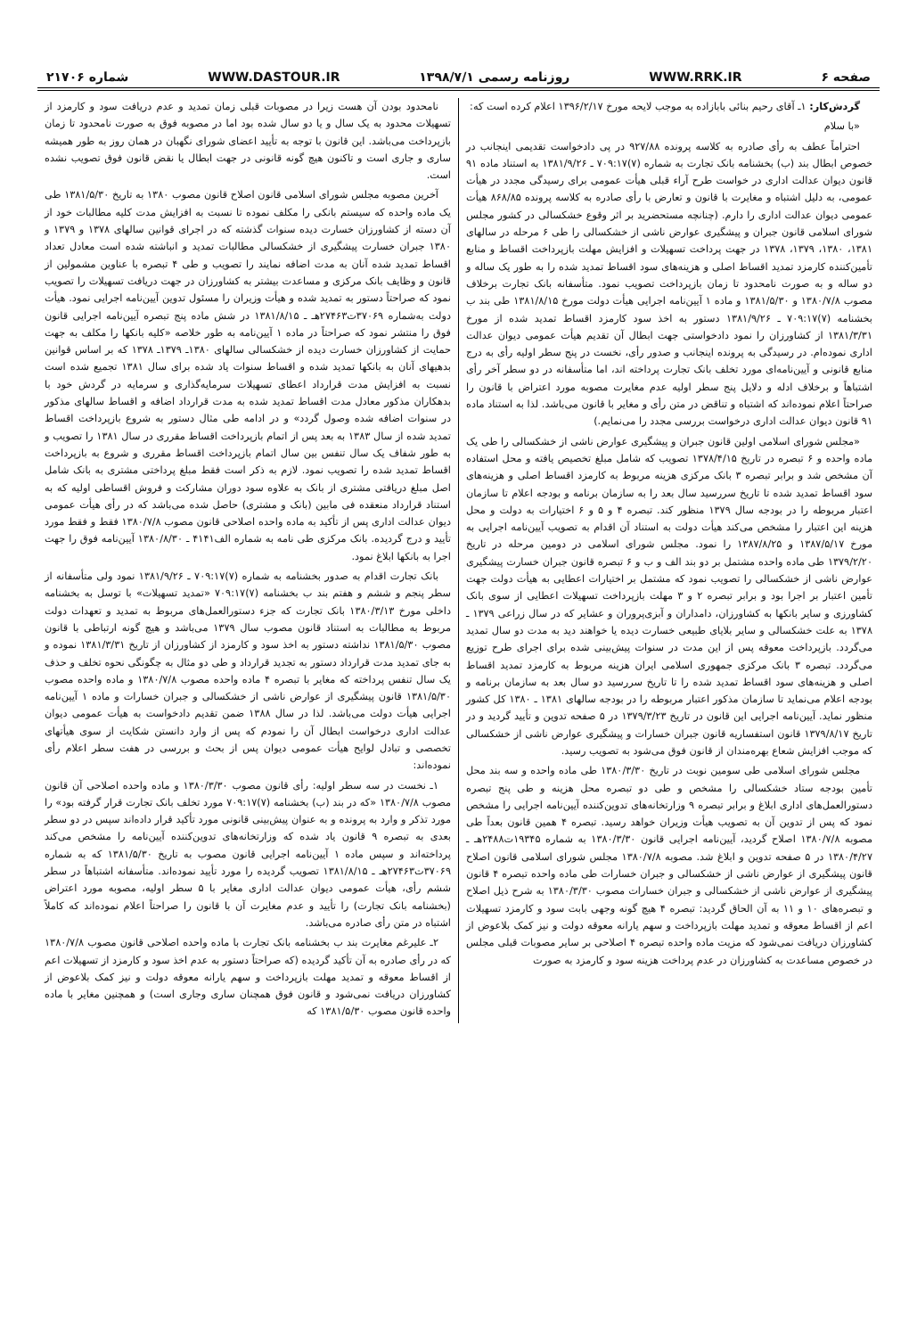صفحه ۶ WWW.RRK.IR روزنامه رسمی ۱۳۹۸/۷/۱ WWW.DASTOUR.IR شماره ۲۱۷۰۶
گردش‌کار: ۱ـ آقای رحیم بنائی بابازاده به موجب لایحه مورخ ۱۳۹۶/۲/۱۷ اعلام کرده است که:
«با سلام
احتراماً عطف به رأی صادره به کلاسه پرونده ۹۲۷/۸۸ در پی دادخواست تقدیمی اینجانب در خصوص ابطال بند (ب) بخشنامه بانک تجارت به شماره (۷)۷۰۹:۱۷ ـ ۱۳۸۱/۹/۲۶ به استناد ماده ۹۱ قانون دیوان عدالت اداری در خواست طرح آراء قبلی هیأت عمومی برای رسیدگی مجدد در هیأت عمومی، به دلیل اشتباه و مغایرت با قانون و تعارض با رأی صادره به کلاسه پرونده ۸۶۸/۸۵ هیأت عمومی دیوان عدالت اداری را دارم. (چنانچه مستحضرید بر اثر وقوع خشکسالی در کشور مجلس شورای اسلامی قانون جبران و پیشگیری عوارض ناشی از خشکسالی را طی ۶ مرحله در سالهای ۱۳۸۱، ۱۳۸۰، ۱۳۷۹، ۱۳۷۸ در جهت پرداخت تسهیلات و افزایش مهلت بازپرداخت اقساط و منابع تأمین‌کننده کارمزد تمدید اقساط اصلی و هزینه‌های سود اقساط تمدید شده را به طور یک ساله و دو ساله و به صورت نامحدود تا زمان بازپرداخت تصویب نمود. متأسفانه بانک تجارت برخلاف مصوب ۱۳۸۰/۷/۸ و ۱۳۸۱/۵/۳۰ و ماده ۱ آیین‌نامه اجرایی هیأت دولت مورخ ۱۳۸۱/۸/۱۵ طی بند ب بخشنامه (۷)۷۰۹:۱۷ ـ ۱۳۸۱/۹/۲۶ دستور به اخذ سود کارمزد اقساط تمدید شده از مورخ ۱۳۸۱/۳/۳۱ از کشاورزان را نمود دادخواستی جهت ابطال آن تقدیم هیأت عمومی دیوان عدالت اداری نموده‌ام. در رسیدگی به پرونده اینجانب و صدور رأی، نخست در پنج سطر اولیه رأی به درج منابع قانونی و آیین‌نامه‌ای مورد تخلف بانک تجارت پرداخته اند، اما متأسفانه در دو سطر آخر رأی اشتباهاً و برخلاف ادله و دلایل پنج سطر اولیه عدم مغایرت مصوبه مورد اعتراض با قانون را صراحتاً اعلام نموده‌اند که اشتباه و تناقض در متن رأی و مغایر با قانون می‌باشد. لذا به استناد ماده ۹۱ قانون دیوان عدالت اداری درخواست بررسی مجدد را می‌نمایم.)
«مجلس شورای اسلامی اولین قانون جبران و پیشگیری عوارض ناشی از خشکسالی را طی یک ماده واحده و ۶ تبصره در تاریخ ۱۳۷۸/۴/۱۵ تصویب که شامل مبلغ تخصیص یافته و محل استفاده آن مشخص شد و برابر تبصره ۳ بانک مرکزی هزینه مربوط به کارمزد اقساط اصلی و هزینه‌های سود اقساط تمدید شده تا تاریخ سررسید سال بعد را به سازمان برنامه و بودجه اعلام تا سازمان اعتبار مربوطه را در بودجه سال ۱۳۷۹ منظور کند. تبصره ۴ و ۵ و ۶ اختیارات به دولت و محل هزینه این اعتبار را مشخص می‌کند هیأت دولت به استناد آن اقدام به تصویب آیین‌نامه اجرایی به مورخ ۱۳۸۷/۵/۱۷ و ۱۳۸۷/۸/۲۵ را نمود. مجلس شورای اسلامی در دومین مرحله در تاریخ ۱۳۷۹/۲/۲۰ طی ماده واحده مشتمل بر دو بند الف و ب و ۶ تبصره قانون جبران خسارت پیشگیری عوارض ناشی از خشکسالی را تصویب نمود که مشتمل بر اختیارات اعطایی به هیأت دولت جهت تأمین اعتبار بر اجرا بود و برابر تبصره ۲ و ۳ مهلت بازپرداخت تسهیلات اعطایی از سوی بانک کشاورزی و سایر بانکها به کشاورزان، دامداران و آبزی‌پروران و عشایر که در سال زراعی ۱۳۷۹ ـ ۱۳۷۸ به علت خشکسالی و سایر بلایای طبیعی خسارت دیده یا خواهند دید به مدت دو سال تمدید می‌گردد. بازپرداخت معوقه پس از این مدت در سنوات پیش‌بینی شده برای اجرای طرح توزیع می‌گردد. تبصره ۳ بانک مرکزی جمهوری اسلامی ایران هزینه مربوط به کارمزد تمدید اقساط اصلی و هزینه‌های سود اقساط تمدید شده را تا تاریخ سررسید دو سال بعد به سازمان برنامه و بودجه اعلام می‌نماید تا سازمان مذکور اعتبار مربوطه را در بودجه سالهای ۱۳۸۱ ـ ۱۳۸۰ کل کشور منظور نماید. آیین‌نامه اجرایی این قانون در تاریخ ۱۳۷۹/۳/۲۳ در ۵ صفحه تدوین و تأیید گردید و در تاریخ ۱۳۷۹/۸/۱۷ قانون استفساریه قانون جبران خسارات و پیشگیری عوارض ناشی از خشکسالی که موجب افزایش شعاع بهره‌مندان از قانون فوق می‌شود به تصویب رسید.
مجلس شورای اسلامی طی سومین نوبت در تاریخ ۱۳۸۰/۳/۳۰ طی ماده واحده و سه بند محل تأمین بودجه ستاد خشکسالی را مشخص و طی دو تبصره محل هزینه و طی پنج تبصره دستورالعمل‌های اداری ابلاغ و برابر تبصره ۹ وزارتخانه‌های تدوین‌کننده آیین‌نامه اجرایی را مشخص نمود که پس از تدوین آن به تصویب هیأت وزیران خواهد رسید. تبصره ۴ همین قانون بعداً طی مصوبه ۱۳۸۰/۷/۸ اصلاح گردید، آیین‌نامه اجرایی قانون ۱۳۸۰/۳/۳۰ به شماره ۱۹۳۴۵ت۲۴۸۸هـ ـ ۱۳۸۰/۴/۲۷ در ۵ صفحه تدوین و ابلاغ شد. مصوبه ۱۳۸۰/۷/۸ مجلس شورای اسلامی قانون اصلاح قانون پیشگیری از عوارض ناشی از خشکسالی و جبران خسارات طی ماده واحده تبصره ۴ قانون پیشگیری از عوارض ناشی از خشکسالی و جبران خسارات مصوب ۱۳۸۰/۳/۳۰ به شرح ذیل اصلاح و تبصره‌های ۱۰ و ۱۱ به آن الحاق گردید: تبصره ۴ هیچ گونه وجهی بابت سود و کارمزد تسهیلات اعم از اقساط معوقه و تمدید مهلت بازپرداخت و سهم یارانه معوقه دولت و نیز کمک بلاعوض از کشاورزان دریافت نمی‌شود که مزیت ماده واحده تبصره ۴ اصلاحی بر سایر مصوبات قبلی مجلس در خصوص مساعدت به کشاورزان در عدم پرداخت هزینه سود و کارمزد به صورت
نامحدود بودن آن هست زیرا در مصوبات قبلی زمان تمدید و عدم دریافت سود و کارمزد از تسهیلات محدود به یک سال و یا دو سال شده بود اما در مصوبه فوق به صورت نامحدود تا زمان بازپرداخت می‌باشد. این قانون با توجه به تأیید اعضای شورای نگهبان در همان روز به طور همیشه ساری و جاری است و تاکنون هیچ گونه قانونی در جهت ابطال یا نقض قانون فوق تصویب نشده است.
آخرین مصوبه مجلس شورای اسلامی قانون اصلاح قانون مصوب ۱۳۸۰ به تاریخ ۱۳۸۱/۵/۳۰ طی یک ماده واحده که سیستم بانکی را مکلف نموده تا نسبت به افزایش مدت کلیه مطالبات خود از آن دسته از کشاورزان خسارت دیده سنوات گذشته که در اجرای قوانین سالهای ۱۳۷۸ و ۱۳۷۹ و ۱۳۸۰ جبران خسارت پیشگیری از خشکسالی مطالبات تمدید و انباشته شده است معادل تعداد اقساط تمدید شده آنان به مدت اضافه نمایند را تصویب و طی ۴ تبصره با عناوین مشمولین از قانون و وظایف بانک مرکزی و مساعدت بیشتر به کشاورزان در جهت دریافت تسهیلات را تصویب نمود که صراحتاً دستور به تمدید شده و هیأت وزیران را مسئول تدوین آیین‌نامه اجرایی نمود. هیأت دولت به‌شماره ۳۷۰۶۹ت۲۷۴۶۳هـ ـ ۱۳۸۱/۸/۱۵ در شش ماده پنج تبصره آیین‌نامه اجرایی قانون فوق را منتشر نمود که صراحتاً در ماده ۱ آیین‌نامه به طور خلاصه «کلیه بانکها را مکلف به جهت حمایت از کشاورزان خسارت دیده از خشکسالی سالهای ۱۳۸۰ـ ۱۳۷۹ـ ۱۳۷۸ که بر اساس قوانین بدهیهای آنان به بانکها تمدید شده و اقساط سنوات یاد شده برای سال ۱۳۸۱ تجمیع شده است نسبت به افزایش مدت قرارداد اعطای تسهیلات سرمایه‌گذاری و سرمایه در گردش خود با بدهکاران مذکور معادل مدت اقساط تمدید شده به مدت قرارداد اضافه و اقساط سالهای مذکور در سنوات اضافه شده وصول گردد» و در ادامه طی مثال دستور به شروع بازپرداخت اقساط تمدید شده از سال ۱۳۸۳ به بعد پس از اتمام بازپرداخت اقساط مقرری در سال ۱۳۸۱ را تصویب و به طور شفاف یک سال تنفس بین سال اتمام بازپرداخت اقساط مقرری و شروع به بازپرداخت اقساط تمدید شده را تصویب نمود. لازم به ذکر است فقط مبلغ پرداختی مشتری به بانک شامل اصل مبلغ دریافتی مشتری از بانک به علاوه سود دوران مشارکت و فروش اقساطی اولیه که به استناد قرارداد منعقده فی مابین (بانک و مشتری) حاصل شده می‌باشد که در رأی هیأت عمومی دیوان عدالت اداری پس از تأکید به ماده واحده اصلاحی قانون مصوب ۱۳۸۰/۷/۸ فقط و فقط مورد تأیید و درج گردیده. بانک مرکزی طی نامه به شماره الف۴۱۴۱ ـ ۱۳۸۰/۸/۳۰ آیین‌نامه فوق را جهت اجرا به بانکها ابلاغ نمود.
بانک تجارت اقدام به صدور بخشنامه به شماره (۷)۷۰۹:۱۷ ـ ۱۳۸۱/۹/۲۶ نمود ولی متأسفانه از سطر پنجم و ششم و هفتم بند ب بخشنامه (۷)۷۰۹:۱۷ «تمدید تسهیلات» با توسل به بخشنامه داخلی مورخ ۱۳۸۰/۳/۱۳ بانک تجارت که جزء دستورالعمل‌های مربوط به تمدید و تعهدات دولت مربوط به مطالبات به استناد قانون مصوب سال ۱۳۷۹ می‌باشد و هیچ گونه ارتباطی با قانون مصوب ۱۳۸۱/۵/۳۰ نداشته دستور به اخذ سود و کارمزد از کشاورزان از تاریخ ۱۳۸۱/۳/۳۱ نموده و به جای تمدید مدت قرارداد دستور به تجدید قرارداد و طی دو مثال به چگونگی نحوه تخلف و حذف یک سال تنفس پرداخته که مغایر با تبصره ۴ ماده واحده مصوب ۱۳۸۰/۷/۸ و ماده واحده مصوب ۱۳۸۱/۵/۳۰ قانون پیشگیری از عوارض ناشی از خشکسالی و جبران خسارات و ماده ۱ آیین‌نامه اجرایی هیأت دولت می‌باشد. لذا در سال ۱۳۸۸ ضمن تقدیم دادخواست به هیأت عمومی دیوان عدالت اداری درخواست ابطال آن را نمودم که پس از وارد دانستن شکایت از سوی هیأتهای تخصصی و تبادل لوایح هیأت عمومی دیوان پس از بحث و بررسی در هفت سطر اعلام رأی نموده‌اند:
۱ـ نخست در سه سطر اولیه: رأی قانون مصوب ۱۳۸۰/۳/۳۰ و ماده واحده اصلاحی آن قانون مصوب ۱۳۸۰/۷/۸ «که در بند (ب) بخشنامه (۷)۷۰۹:۱۷ مورد تخلف بانک تجارت قرار گرفته بود» را مورد تذکر و وارد به پرونده و به عنوان پیش‌بینی قانونی مورد تأکید قرار داده‌اند سپس در دو سطر بعدی به تبصره ۹ قانون یاد شده که وزارتخانه‌های تدوین‌کننده آیین‌نامه را مشخص می‌کند پرداخته‌اند و سپس ماده ۱ آیین‌نامه اجرایی قانون مصوب به تاریخ ۱۳۸۱/۵/۳۰ که به شماره ۳۷۰۶۹ت۲۷۴۶۳هـ ـ ۱۳۸۱/۸/۱۵ تصویب گردیده را مورد تأیید نموده‌اند. متأسفانه اشتباهاً در سطر ششم رأی، هیأت عمومی دیوان عدالت اداری مغایر با ۵ سطر اولیه، مصوبه مورد اعتراض (بخشنامه بانک تجارت) را تأیید و عدم مغایرت آن با قانون را صراحتاً اعلام نموده‌اند که کاملاً اشتباه در متن رأی صادره می‌باشد.
۲ـ علیرغم مغایرت بند ب بخشنامه بانک تجارت با ماده واحده اصلاحی قانون مصوب ۱۳۸۰/۷/۸ که در رأی صادره به آن تأکید گردیده (که صراحتاً دستور به عدم اخذ سود و کارمزد از تسهیلات اعم از اقساط معوقه و تمدید مهلت بازپرداخت و سهم یارانه معوقه دولت و نیز کمک بلاعوض از کشاورزان دریافت نمی‌شود و قانون فوق همچنان ساری وجاری است) و همچنین مغایر با ماده واحده قانون مصوب ۱۳۸۱/۵/۳۰ که